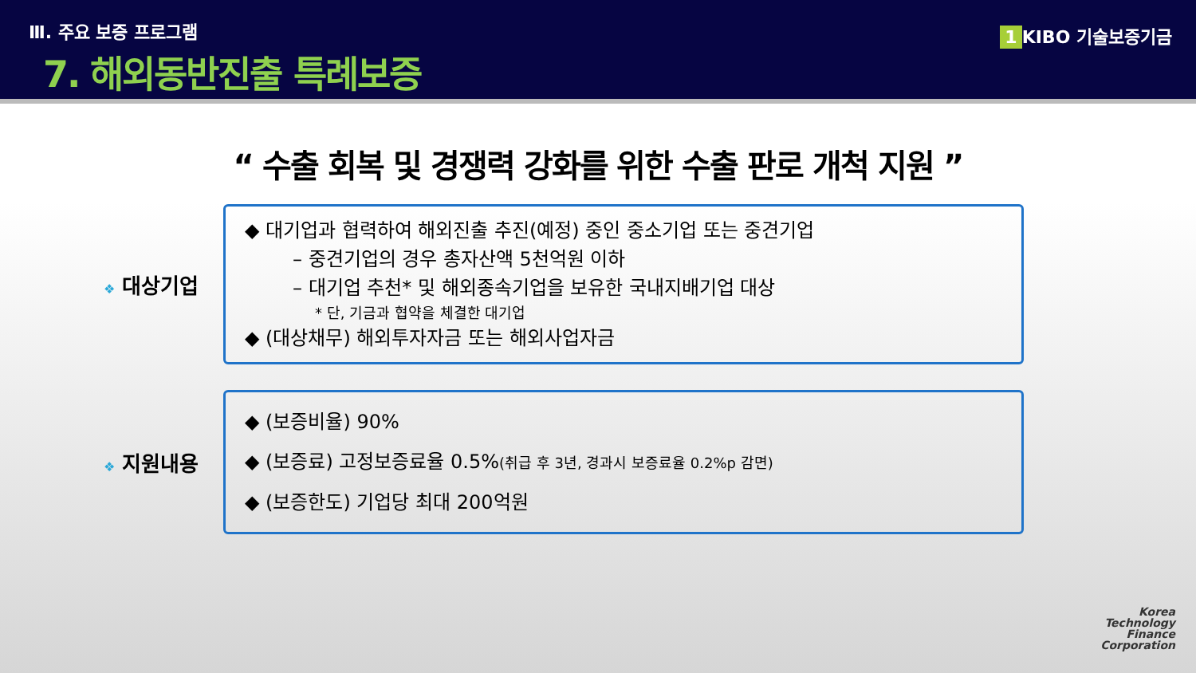Ⅲ. 주요 보증 프로그램
7. 해외동반진출 특례보증
1 KIBO 기술보증기금
“ 수출 회복 및 경쟁력 강화를 위한 수출 판로 개척 지원 ”
❖ 대상기업
◆ 대기업과 협력하여 해외진출 추진(예정) 중인 중소기업 또는 중견기업
– 중견기업의 경우 총자산액 5천억원 이하
– 대기업 추천* 및 해외종속기업을 보유한 국내지배기업 대상
* 단, 기금과 협약을 체결한 대기업
◆ (대상채무) 해외투자자금 또는 해외사업자금
❖ 지원내용
◆ (보증비율) 90%
◆ (보증료) 고정보증료율 0.5%(취급 후 3년, 경과시 보증료율 0.2%p 감면)
◆ (보증한도) 기업당 최대 200억원
Korea
Technology
Finance
Corporation